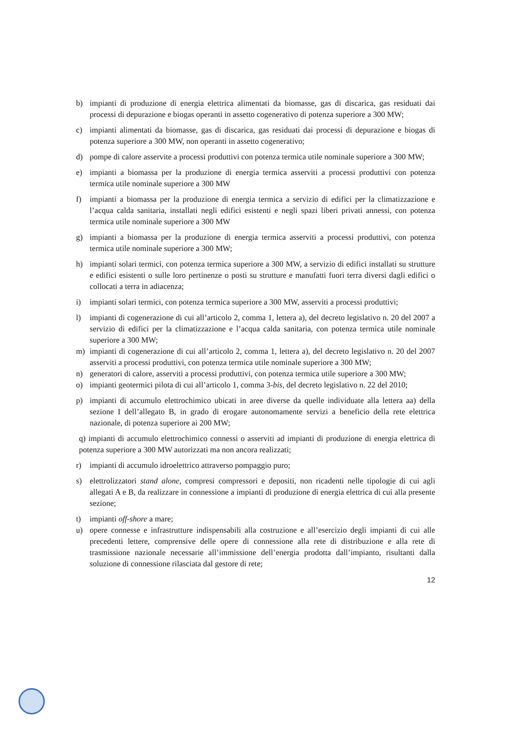b) impianti di produzione di energia elettrica alimentati da biomasse, gas di discarica, gas residuati dai processi di depurazione e biogas operanti in assetto cogenerativo di potenza superiore a 300 MW;
c) impianti alimentati da biomasse, gas di discarica, gas residuati dai processi di depurazione e biogas di potenza superiore a 300 MW, non operanti in assetto cogenerativo;
d) pompe di calore asservite a processi produttivi con potenza termica utile nominale superiore a 300 MW;
e) impianti a biomassa per la produzione di energia termica asserviti a processi produttivi con potenza termica utile nominale superiore a 300 MW
f) impianti a biomassa per la produzione di energia termica a servizio di edifici per la climatizzazione e l’acqua calda sanitaria, installati negli edifici esistenti e negli spazi liberi privati annessi, con potenza termica utile nominale superiore a 300 MW
g) impianti a biomassa per la produzione di energia termica asserviti a processi produttivi, con potenza termica utile nominale superiore a 300 MW;
h) impianti solari termici, con potenza termica superiore a 300 MW, a servizio di edifici installati su strutture e edifici esistenti o sulle loro pertinenze o posti su strutture e manufatti fuori terra diversi dagli edifici o collocati a terra in adiacenza;
i) impianti solari termici, con potenza termica superiore a 300 MW, asserviti a processi produttivi;
l) impianti di cogenerazione di cui all’articolo 2, comma 1, lettera a), del decreto legislativo n. 20 del 2007 a servizio di edifici per la climatizzazione e l’acqua calda sanitaria, con potenza termica utile nominale superiore a 300 MW;
m) impianti di cogenerazione di cui all’articolo 2, comma 1, lettera a), del decreto legislativo n. 20 del 2007 asserviti a processi produttivi, con potenza termica utile nominale superiore a 300 MW;
n) generatori di calore, asserviti a processi produttivi, con potenza termica utile superiore a 300 MW;
o) impianti geotermici pilota di cui all’articolo 1, comma 3-bis, del decreto legislativo n. 22 del 2010;
p) impianti di accumulo elettrochimico ubicati in aree diverse da quelle individuate alla lettera aa) della sezione I dell’allegato B, in grado di erogare autonomamente servizi a beneficio della rete elettrica nazionale, di potenza superiore ai 200 MW;
q) impianti di accumulo elettrochimico connessi o asserviti ad impianti di produzione di energia elettrica di potenza superiore a 300 MW autorizzati ma non ancora realizzati;
r) impianti di accumulo idroelettrico attraverso pompaggio puro;
s) elettrolizzatori stand alone, compresi compressori e depositi, non ricadenti nelle tipologie di cui agli allegati A e B, da realizzare in connessione a impianti di produzione di energia elettrica di cui alla presente sezione;
t) impianti off-shore a mare;
u) opere connesse e infrastrutture indispensabili alla costruzione e all’esercizio degli impianti di cui alle precedenti lettere, comprensive delle opere di connessione alla rete di distribuzione e alla rete di trasmissione nazionale necessarie all’immissione dell’energia prodotta dall’impianto, risultanti dalla soluzione di connessione rilasciata dal gestore di rete;
12